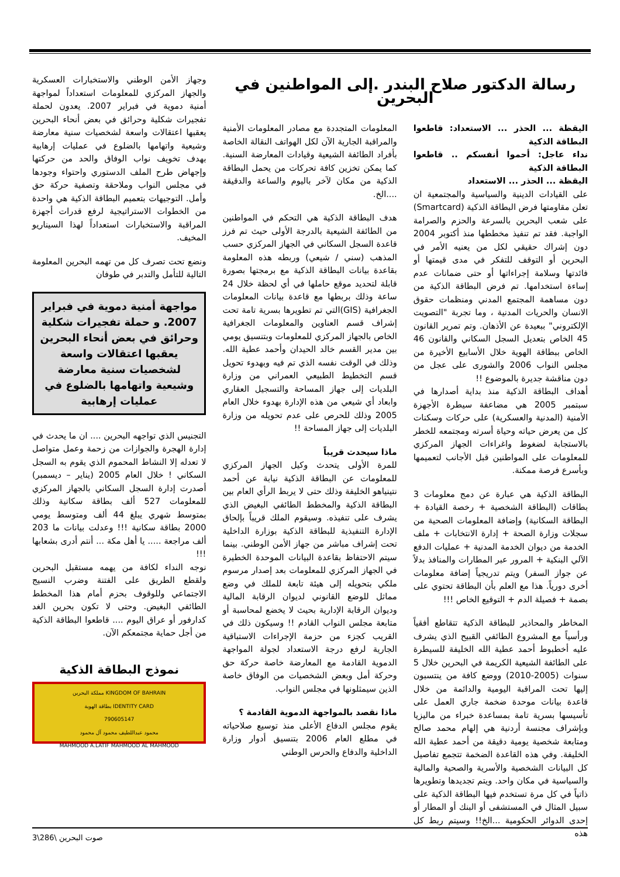رسالة الدكتور صلاح البندر .إلى المواطنين في البحرين
اليقظة ... الحذر ... الاستعداد: قاطعوا البطاقة الذكية
نداء عاجل: أحموا أنفسكم .. قاطعوا البطاقة الذكية
اليقظة ... الحذر ... الاستعداد
على القيادات الدينية والسياسية والمجتمعية ان تعلن مقاومتها فرض البطاقة الذكية (Smartcard) على شعب البحرين بالسرعة والحزم والصرامة الواجبة. فقد تم تنفيذ مخططها منذ أكتوبر 2004 دون إشراك حقيقي لكل من يعنيه الأمر في البحرين أو التوقف للتفكر في مدى قيمتها أو فائدتها وسلامة إجراءاتها أو حتى ضمانات عدم إساءة استخدامها. تم فرض البطاقة الذكية من دون مساهمة المجتمع المدني ومنظمات حقوق الانسان والحريات المدنية ، وما تجربة "التصويت الإلكتروني" ببعيدة عن الأذهان. وتم تمرير القانون 45 الخاص بتعديل السجل السكاني والقانون 46 الخاص ببطاقة الهوية خلال الأسابيع الأخيرة من مجلس النواب 2006 والشورى على عجل من دون مناقشة جديرة بالموضوع !!
أهداف البطاقة الذكية منذ بداية أصدارها في سبتمبر 2005 هي مضاعفة سيطرة الأجهزة الأمنية (المدنية والعسكرية) على حركات وسكنات كل من يعرض حياته وحياة أسرته ومجتمعه للخطر بالاستجابة لضغوط واغراءات الجهاز المركزي للمعلومات على المواطنين قبل الأجانب لتعميمها وبأسرع فرصة ممكنة.
البطاقة الذكية هي عبارة عن دمج معلومات 3 بطاقات (البطاقة الشخصية + رخصة القيادة + البطاقة السكانية) وإضافة المعلومات الصحية من سجلات وزارة الصحة + إدارة الانتخابات + ملف الخدمة من ديوان الخدمة المدنية + عمليات الدفع الآلي البنكية + المرور عبر المطارات والمنافذ بدلاً عن جواز السفر) ويتم تدريجياً إضافة معلومات أخرى دورياً. هذا مع العلم بأن البطاقة تحتوي على بصمة + فصيلة الدم + التوقيع الخاص !!!
المخاطر والمحاذير للبطاقة الذكية تتقاطع أفقياً ورأسياً مع المشروع الطائفي القبيح الذي يشرف عليه أخطبوط أحمد عطية الله الخليفة للسيطرة على الطائفة الشيعية الكريمة في البحرين خلال 5 سنوات (2005-2010) ووضع كافة من ينتسبون إليها تحت المراقبة اليومية والدائمة من خلال قاعدة بيانات موحدة ضخمة جاري العمل على تأسيسها بسرية تامة بمساعدة خبراء من ماليزيا وبإشراف مجنسة أردنية هي إلهام محمد صالح ومتابعة شخصية يومية دقيقة من أحمد عطية الله الخليفة. وفي هذه القاعدة الضخمة تتجمع تفاصيل كل البيانات الشخصية والأسرية والصحية والمالية والسياسية في مكان واحد. ويتم تجديدها وتطويرها ذاتياً في كل مرة تستخدم فيها البطاقة الذكية على سبيل المثال في المستشفى أو البنك أو المطار أو إحدى الدوائر الحكومية ...الخ!! وسيتم ربط كل هذه
المعلومات المتجددة مع مصادر المعلومات الأمنية والمراقبة الجارية الآن لكل الهواتف النقالة الخاصة بأفراد الطائفة الشيعية وقيادات المعارضة السنية. كما يمكن تخزين كافة تحركات من يحمل البطاقة الذكية من مكان لآخر باليوم والساعة والدقيقة ....الخ.
هدف البطاقة الذكية هي التحكم في المواطنين من الطائفة الشيعية بالدرجة الأولى حيث تم فرز قاعدة السجل السكاني في الجهاز المركزي حسب المذهب (سني / شيعي) وربطه هذه المعلومة بقاعدة بيانات البطاقة الذكية مع برمجتها بصورة قابلة لتحديد موقع حاملها في أي لحظة خلال 24 ساعة وذلك بربطها مع قاعدة بيانات المعلومات الجغرافية (GIS)التي تم تطويرها بسرية تامة تحت إشراف قسم العناوين والمعلومات الجغرافية الخاص بالجهاز المركزي للمعلومات وبتنسيق يومي بين مدير القسم خالد الحيدان وأحمد عطية الله. وذلك في الوقت نفسه الذي تم فيه وبهدوء تحويل قسم التخطيط الطبيعي العمراني من وزارة البلديات إلى جهاز المساحة والتسجيل العقاري وابعاد أي شيعي من هذه الإدارة بهدوء خلال العام 2005 وذلك للحرص على عدم تحويله من وزارة البلديات إلى جهاز المساحة !!
ماذا سيحدث قريباً
للمرة الأولى يتحدث وكيل الجهاز المركزي للمعلومات عن البطاقة الذكية نيابة عن أحمد نتينياهو الخليفة وذلك حتى لا يربط الرأي العام بين البطاقة الذكية والمخطط الطائفي البغيض الذي يشرف على تنفيذه. وسيقوم الملك قريباً بإلحاق الإدارة التنفيذية للبطاقة الذكية بوزارة الداخلية تحت إشراف مباشر من جهاز الأمن الوطني. بينما سيتم الاحتفاظ بقاعدة البيانات الموحدة الخطيرة في الجهاز المركزي للمعلومات بعد إصدار مرسوم ملكي بتحويله إلى هيئة تابعة للملك في وضع مماثل للوضع القانوني لديوان الرقابة المالية وديوان الرقابة الإدارية بحيث لا يخضع لمحاسبة أو متابعة مجلس النواب القادم !! وسيكون ذلك في القريب كجزء من حزمة الإجراءات الاستباقية الجارية لرفع درجة الاستعداد لجولة المواجهة الدموية القادمة مع المعارضة خاصة حركة حق وحركة أمل وبعض الشخصيات من الوفاق خاصة الذين سيمثلونها في مجلس النواب.
ماذا نقصد بالمواجهة الدموية القادمة ؟
يقوم مجلس الدفاع الأعلى منذ توسيع صلاحياته في مطلع العام 2006 بتنسيق أدوار وزارة الداخلية والدفاع والحرس الوطني
وجهاز الأمن الوطني والاستخبارات العسكرية والجهاز المركزي للمعلومات استعداداً لمواجهة أمنية دموية في فبراير 2007. يعدون لحملة تفجيرات شكلية وحرائق في بعض أنحاء البحرين يعقبها اعتقالات واسعة لشخصيات سنية معارضة وشيعية واتهامها بالضلوع في عمليات إرهابية بهدف تخويف نواب الوفاق والحد من حركتها وإجهاض طرح الملف الدستوري واحتواء وجودها في مجلس النواب وملاحقة وتصفية حركة حق وأمل. التوجيهات بتعميم البطاقة الذكية هي واحدة من الخطوات الاستراتيجية لرفع قدرات أجهزة المراقبة والاستخبارات استعداداً لهذا السيناريو المخيف.
ونضع تحت تصرف كل من تهمه البحرين المعلومة التالية للتأمل والتدبر في طوفان
مواجهة أمنية دموية في فبراير 2007. و حملة تفجيرات شكلية وحرائق في بعض أنحاء البحرين يعقبها اعتقالات واسعة لشخصيات سنية معارضة وشيعية واتهامها بالضلوع في عمليات إرهابية
التجنيس الذي تواجهه البحرين .... ان ما يحدث في إدارة الهجرة والجوازات من زحمة وعمل متواصل لا تعدله إلا النشاط المحموم الذي يقوم به السجل السكاني ! خلال العام 2005 (يناير – ديسمبر) أصدرت إدارة السجل السكاني بالجهاز المركزي للمعلومات 527 ألف بطاقة سكانية وذلك بمتوسط شهري يبلغ 44 ألف ومتوسط يومي 2000 بطاقة سكانية !!! وعدلت بيانات ما 203 ألف مراجعة ..... يا أهل مكة ... أنتم أدرى بشعابها !!!
نوجه النداء لكافة من يهمه مستقبل البحرين ولقطع الطريق على الفتنة وضرب النسيج الاجتماعي وللوقوف بحزم أمام هذا المخطط الطائفي البغيض. وحتى لا تكون بحرين الغد كدارفور أو عراق اليوم .... قاطعوا البطاقة الذكية من أجل حماية مجتمعكم الآن.
نموذج البطاقة الذكية
KINGDOM OF BAHRAIN مملكة البحرين
IDENTITY CARD بطاقة الهوية
790605147
محمود عبداللطيف محمود آل محمود
MAHMOOD A.LATIF MAHMOOD AL MAHMOOD
صوت البحرين \286\3